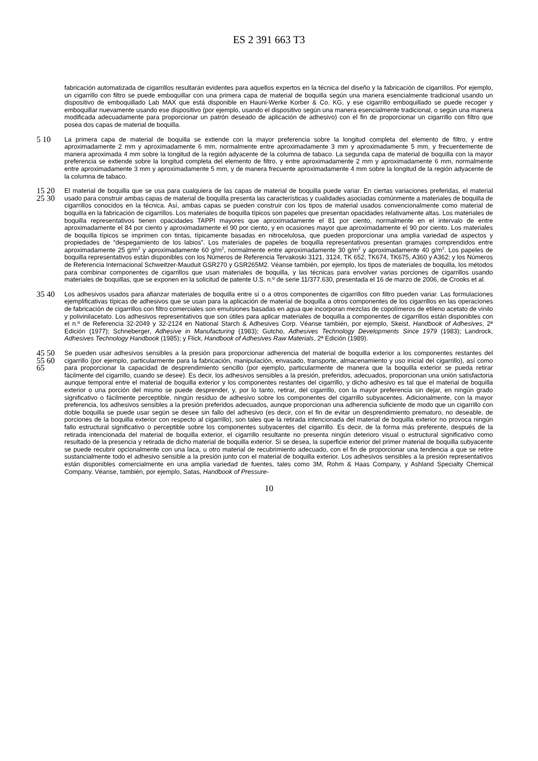ES 2 391 663 T3
fabricación automatizada de cigarrillos resultarán evidentes para aquellos expertos en la técnica del diseño y la fabricación de cigarrillos. Por ejemplo, un cigarrillo con filtro se puede emboquillar con una primera capa de material de boquilla según una manera esencialmente tradicional usando un dispositivo de emboquillado Lab MAX que está disponible en Hauni-Werke Korber & Co. KG, y ese cigarrillo emboquillado se puede recoger y emboquillar nuevamente usando ese dispositivo (por ejemplo, usando el dispositivo según una manera esencialmente tradicional, o según una manera modificada adecuadamente para proporcionar un patrón deseado de aplicación de adhesivo) con el fin de proporcionar un cigarrillo con filtro que posea dos capas de material de boquilla.
5 10 La primera capa de material de boquilla se extiende con la mayor preferencia sobre la longitud completa del elemento de filtro, y entre aproximadamente 2 mm y aproximadamente 6 mm, normalmente entre aproximadamente 3 mm y aproximadamente 5 mm, y frecuentemente de manera aproximada 4 mm sobre la longitud de la región adyacente de la columna de tabaco. La segunda capa de material de boquilla con la mayor preferencia se extiende sobre la longitud completa del elemento de filtro, y entre aproximadamente 2 mm y aproximadamente 6 mm, normalmente entre aproximadamente 3 mm y aproximadamente 5 mm, y de manera frecuente aproximadamente 4 mm sobre la longitud de la región adyacente de la columna de tabaco.
15 20 25 30 El material de boquilla que se usa para cualquiera de las capas de material de boquilla puede variar. En ciertas variaciones preferidas, el material usado para construir ambas capas de material de boquilla presenta las características y cualidades asociadas comúnmente a materiales de boquilla de cigarrillos conocidos en la técnica. Así, ambas capas se pueden construir con los tipos de material usados convencionalmente como material de boquilla en la fabricación de cigarrillos. Los materiales de boquilla típicos son papeles que presentan opacidades relativamente altas. Los materiales de boquilla representativos tienen opacidades TAPPI mayores que aproximadamente el 81 por ciento, normalmente en el intervalo de entre aproximadamente el 84 por ciento y aproximadamente el 90 por ciento, y en ocasiones mayor que aproximadamente el 90 por ciento. Los materiales de boquilla típicos se imprimen con tintas, típicamente basadas en nitrocelulosa, que pueden proporcionar una amplia variedad de aspectos y propiedades de “despegamiento de los labios”. Los materiales de papeles de boquilla representativos presentan gramajes comprendidos entre aproximadamente 25 g/m<sup>2</sup> y aproximadamente 60 g/m<sup>2</sup>, normalmente entre aproximadamente 30 g/m<sup>2</sup> y aproximadamente 40 g/m<sup>2</sup>. Los papeles de boquilla representativos están disponibles con los Números de Referencia Tervakoski 3121, 3124, TK 652, TK674, TK675, A360 y A362; y los Números de Referencia Internacional Schweitzer-Mauduit GSR270 y GSR265M2. Véanse también, por ejemplo, los tipos de materiales de boquilla, los métodos para combinar componentes de cigarrillos que usan materiales de boquilla, y las técnicas para envolver varias porciones de cigarrillos usando materiales de boquillas, que se exponen en la solicitud de patente U.S. n.º de serie 11/377.630, presentada el 16 de marzo de 2006, de Crooks et al.
35 40 Los adhesivos usados para afianzar materiales de boquilla entre sí o a otros componentes de cigarrillos con filtro pueden variar. Las formulaciones ejemplificativas típicas de adhesivos que se usan para la aplicación de material de boquilla a otros componentes de los cigarrillos en las operaciones de fabricación de cigarrillos con filtro comerciales son emulsiones basadas en agua que incorporan mezclas de copolímeros de etileno acetato de vinilo y polivinilacetato. Los adhesivos representativos que son útiles para aplicar materiales de boquilla a componentes de cigarrillos están disponibles con el n.º de Referencia 32-2049 y 32-2124 en National Starch & Adhesives Corp. Véanse también, por ejemplo, Skeist, Handbook of Adhesives, 2ª Edición (1977); Schneberger, Adhesive in Manufacturing (1983); Gutcho, Adhesives Technology Developments Since 1979 (1983); Landrock, Adhesives Technology Handbook (1985); y Flick, Handbook of Adhesives Raw Materials, 2ª Edición (1989).
45 50 55 60 65 Se pueden usar adhesivos sensibles a la presión para proporcionar adherencia del material de boquilla exterior a los componentes restantes del cigarrillo (por ejemplo, particularmente para la fabricación, manipulación, envasado, transporte, almacenamiento y uso inicial del cigarrillo), así como para proporcionar la capacidad de desprendimiento sencillo (por ejemplo, particularmente de manera que la boquilla exterior se pueda retirar fácilmente del cigarrillo, cuando se desee). Es decir, los adhesivos sensibles a la presión, preferidos, adecuados, proporcionan una unión satisfactoria aunque temporal entre el material de boquilla exterior y los componentes restantes del cigarrillo, y dicho adhesivo es tal que el material de boquilla exterior o una porción del mismo se puede desprender, y, por lo tanto, retirar, del cigarrillo, con la mayor preferencia sin dejar, en ningún grado significativo o fácilmente perceptible, ningún residuo de adhesivo sobre los componentes del cigarrillo subyacentes. Adicionalmente, con la mayor preferencia, los adhesivos sensibles a la presión preferidos adecuados, aunque proporcionan una adherencia suficiente de modo que un cigarrillo con doble boquilla se puede usar según se desee sin fallo del adhesivo (es decir, con el fin de evitar un desprendimiento prematuro, no deseable, de porciones de la boquilla exterior con respecto al cigarrillo), son tales que la retirada intencionada del material de boquilla exterior no provoca ningún fallo estructural significativo o perceptible sobre los componentes subyacentes del cigarrillo. Es decir, de la forma más preferente, después de la retirada intencionada del material de boquilla exterior, el cigarrillo resultante no presenta ningún deterioro visual o estructural significativo como resultado de la presencia y retirada de dicho material de boquilla exterior. Si se desea, la superficie exterior del primer material de boquilla subyacente se puede recubrir opcionalmente con una laca, u otro material de recubrimiento adecuado, con el fin de proporcionar una tendencia a que se retire sustancialmente todo el adhesivo sensible a la presión junto con el material de boquilla exterior. Los adhesivos sensibles a la presión representativos están disponibles comercialmente en una amplia variedad de fuentes, tales como 3M, Rohm & Haas Company, y Ashland Specialty Chemical Company. Véanse, también, por ejemplo, Satas, Handbook of Pressure-
10